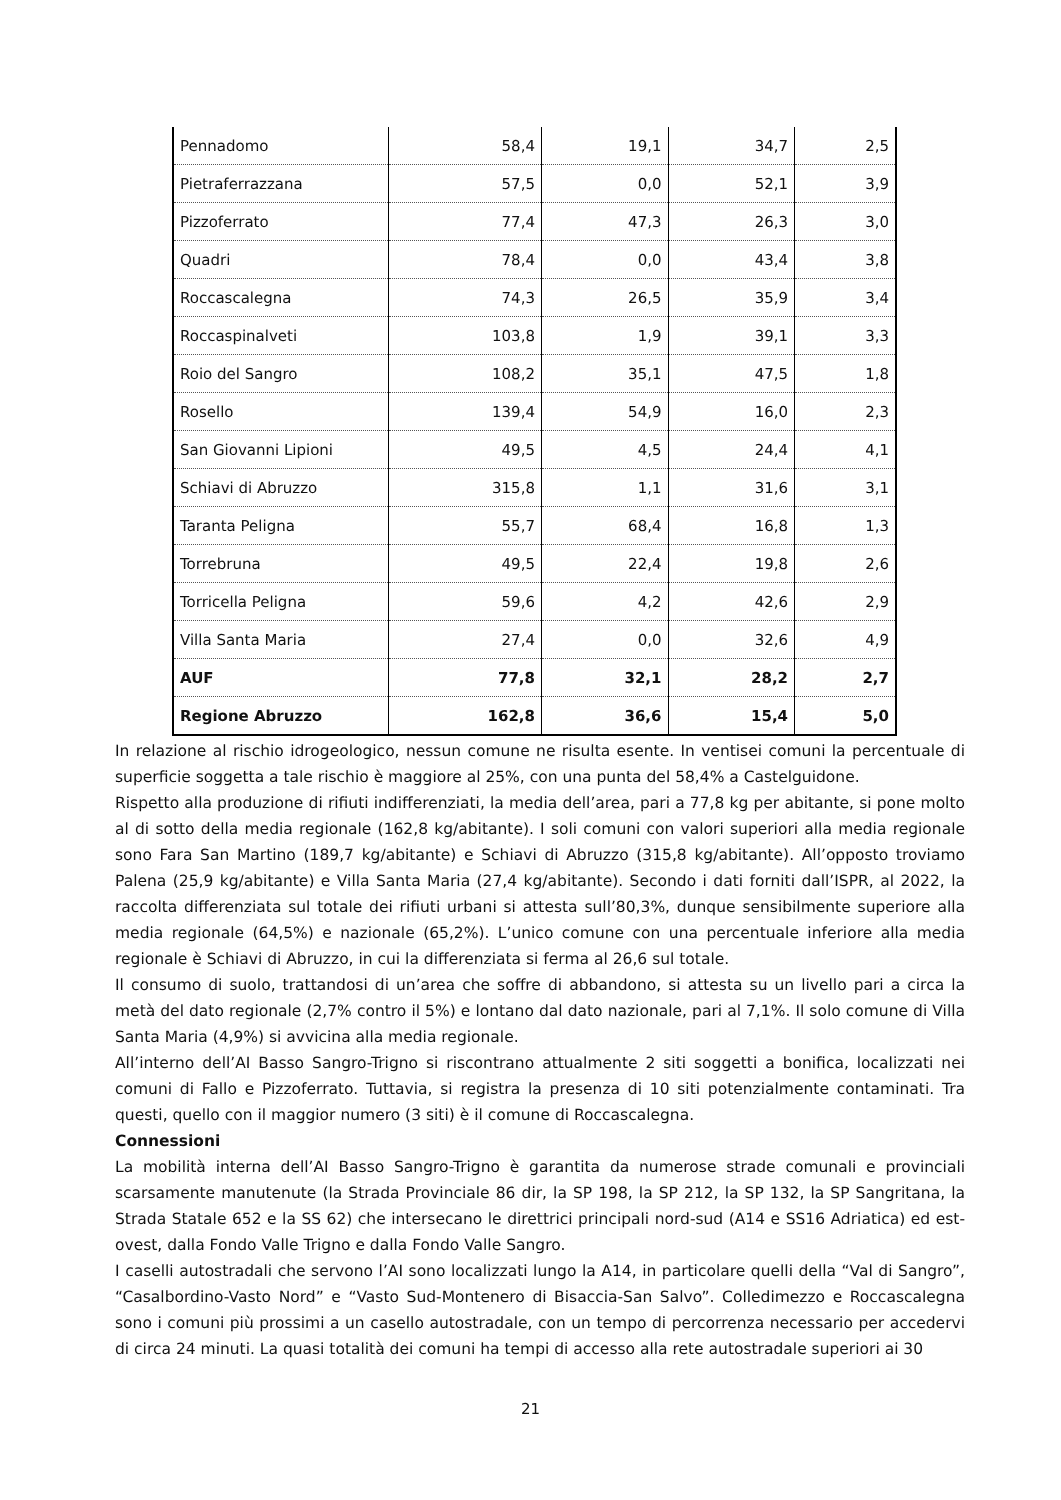| Pennadomo | 58,4 | 19,1 | 34,7 | 2,5 |
| Pietraferrazzana | 57,5 | 0,0 | 52,1 | 3,9 |
| Pizzoferrato | 77,4 | 47,3 | 26,3 | 3,0 |
| Quadri | 78,4 | 0,0 | 43,4 | 3,8 |
| Roccascalegna | 74,3 | 26,5 | 35,9 | 3,4 |
| Roccaspinalveti | 103,8 | 1,9 | 39,1 | 3,3 |
| Roio del Sangro | 108,2 | 35,1 | 47,5 | 1,8 |
| Rosello | 139,4 | 54,9 | 16,0 | 2,3 |
| San Giovanni Lipioni | 49,5 | 4,5 | 24,4 | 4,1 |
| Schiavi di Abruzzo | 315,8 | 1,1 | 31,6 | 3,1 |
| Taranta Peligna | 55,7 | 68,4 | 16,8 | 1,3 |
| Torrebruna | 49,5 | 22,4 | 19,8 | 2,6 |
| Torricella Peligna | 59,6 | 4,2 | 42,6 | 2,9 |
| Villa Santa Maria | 27,4 | 0,0 | 32,6 | 4,9 |
| AUF | 77,8 | 32,1 | 28,2 | 2,7 |
| Regione Abruzzo | 162,8 | 36,6 | 15,4 | 5,0 |
In relazione al rischio idrogeologico, nessun comune ne risulta esente. In ventisei comuni la percentuale di superficie soggetta a tale rischio è maggiore al 25%, con una punta del 58,4% a Castelguidone.
Rispetto alla produzione di rifiuti indifferenziati, la media dell’area, pari a 77,8 kg per abitante, si pone molto al di sotto della media regionale (162,8 kg/abitante). I soli comuni con valori superiori alla media regionale sono Fara San Martino (189,7 kg/abitante) e Schiavi di Abruzzo (315,8 kg/abitante). All’opposto troviamo Palena (25,9 kg/abitante) e Villa Santa Maria (27,4 kg/abitante). Secondo i dati forniti dall’ISPR, al 2022, la raccolta differenziata sul totale dei rifiuti urbani si attesta sull’80,3%, dunque sensibilmente superiore alla media regionale (64,5%) e nazionale (65,2%). L’unico comune con una percentuale inferiore alla media regionale è Schiavi di Abruzzo, in cui la differenziata si ferma al 26,6 sul totale.
Il consumo di suolo, trattandosi di un’area che soffre di abbandono, si attesta su un livello pari a circa la metà del dato regionale (2,7% contro il 5%) e lontano dal dato nazionale, pari al 7,1%. Il solo comune di Villa Santa Maria (4,9%) si avvicina alla media regionale.
All’interno dell’AI Basso Sangro-Trigno si riscontrano attualmente 2 siti soggetti a bonifica, localizzati nei comuni di Fallo e Pizzoferrato. Tuttavia, si registra la presenza di 10 siti potenzialmente contaminati. Tra questi, quello con il maggior numero (3 siti) è il comune di Roccascalegna.
Connessioni
La mobilità interna dell’AI Basso Sangro-Trigno è garantita da numerose strade comunali e provinciali scarsamente manutenute (la Strada Provinciale 86 dir, la SP 198, la SP 212, la SP 132, la SP Sangritana, la Strada Statale 652 e la SS 62) che intersecano le direttrici principali nord-sud (A14 e SS16 Adriatica) ed est-ovest, dalla Fondo Valle Trigno e dalla Fondo Valle Sangro.
I caselli autostradali che servono l’AI sono localizzati lungo la A14, in particolare quelli della “Val di Sangro”, “Casalbordino-Vasto Nord” e “Vasto Sud-Montenero di Bisaccia-San Salvo”. Colledimezzo e Roccascalegna sono i comuni più prossimi a un casello autostradale, con un tempo di percorrenza necessario per accedervi di circa 24 minuti. La quasi totalità dei comuni ha tempi di accesso alla rete autostradale superiori ai 30
21